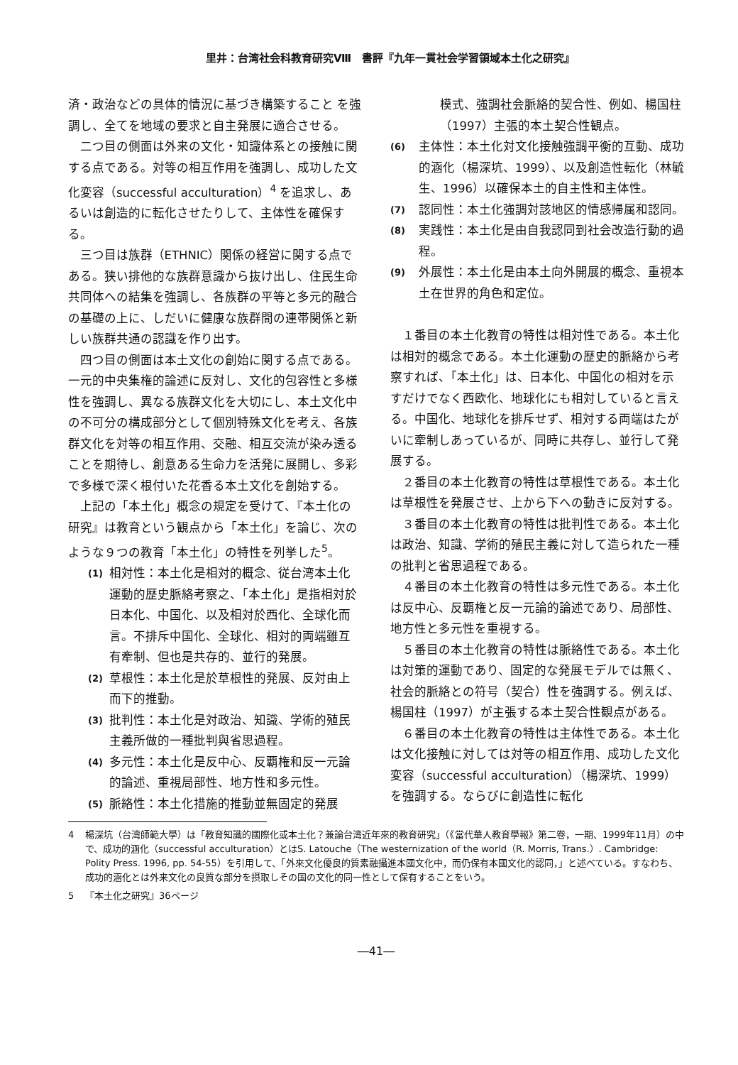里井：台湾社会科教育研究Ⅷ　書評『九年一貫社会学習領域本土化之研究』
済・政治などの具体的情況に基づき構築すること を強調し、全てを地域の要求と自主発展に適合させる。
二つ目の側面は外来の文化・知識体系との接触に関する点である。対等の相互作用を強調し、成功した文化変容（successful acculturation）<sup>4</sup> を追求し、あるいは創造的に転化させたりして、主体性を確保する。
三つ目は族群（ETHNIC）関係の経営に関する点である。狭い排他的な族群意識から抜け出し、住民生命共同体への結集を強調し、各族群の平等と多元的融合の基礎の上に、しだいに健康な族群間の連帯関係と新しい族群共通の認識を作り出す。
四つ目の側面は本土文化の創始に関する点である。一元的中央集権的論述に反対し、文化的包容性と多様性を強調し、異なる族群文化を大切にし、本土文化中の不可分の構成部分として個別特殊文化を考え、各族群文化を対等の相互作用、交融、相互交流が染み透ることを期待し、創意ある生命力を活発に展開し、多彩で多様で深く根付いた花香る本土文化を創始する。
上記の「本土化」概念の規定を受けて、『本土化の研究』は教育という観点から「本土化」を論じ、次のような９つの教育「本土化」の特性を列挙した<sup>5</sup>。
(1) 相対性：本土化是相対的概念、従台湾本土化運動的歴史脈絡考察之、「本土化」是指相対於日本化、中国化、以及相対於西化、全球化而言。不排斥中国化、全球化、相対的両端雖互有牽制、但也是共存的、並行的発展。
(2) 草根性：本土化是於草根性的発展、反対由上而下的推動。
(3) 批判性：本土化是対政治、知識、学術的殖民主義所做的一種批判與省思過程。
(4) 多元性：本土化是反中心、反覇権和反一元論的論述、重視局部性、地方性和多元性。
(5) 脈絡性：本土化措施的推動並無固定的発展
模式、強調社会脈絡的契合性、例如、楊国柱（1997）主張的本土契合性観点。
(6) 主体性：本土化対文化接触強調平衡的互動、成功的涵化（楊深坑、1999）、以及創造性転化（林毓生、1996）以確保本土的自主性和主体性。
(7) 認同性：本土化強調対該地区的情感帰属和認同。
(8) 実践性：本土化是由自我認同到社会改造行動的過程。
(9) 外展性：本土化是由本土向外開展的概念、重視本土在世界的角色和定位。
１番目の本土化教育の特性は相対性である。本土化は相対的概念である。本土化運動の歴史的脈絡から考察すれば、「本土化」は、日本化、中国化の相対を示すだけでなく西欧化、地球化にも相対していると言える。中国化、地球化を排斥せず、相対する両端はたがいに牽制しあっているが、同時に共存し、並行して発展する。
２番目の本土化教育の特性は草根性である。本土化は草根性を発展させ、上から下への動きに反対する。
３番目の本土化教育の特性は批判性である。本土化は政治、知識、学術的殖民主義に対して造られた一種の批判と省思過程である。
４番目の本土化教育の特性は多元性である。本土化は反中心、反覇権と反一元論的論述であり、局部性、地方性と多元性を重視する。
５番目の本土化教育の特性は脈絡性である。本土化は対策的運動であり、固定的な発展モデルでは無く、社会的脈絡との符号（契合）性を強調する。例えば、楊国柱（1997）が主張する本土契合性観点がある。
６番目の本土化教育の特性は主体性である。本土化は文化接触に対しては対等の相互作用、成功した文化変容（successful acculturation）（楊深坑、1999）を強調する。ならびに創造性に転化
4 楊深坑（台湾師範大學）は「教育知識的國際化或本土化？兼論台湾近年來的教育研究」（《當代華人教育學報》第二卷，一期、1999年11月）の中で、成功的涵化（successful acculturation）とはS. Latouche（The westernization of the world（R. Morris, Trans.）. Cambridge: Polity Press. 1996, pp. 54-55）を引用して、「外來文化優良的質素融攝進本國文化中，而仍保有本國文化的認同，」と述べている。すなわち、成功的涵化とは外来文化の良質な部分を摂取しその国の文化的同一性として保有することをいう。
5 『本土化之研究』36ページ
―41―